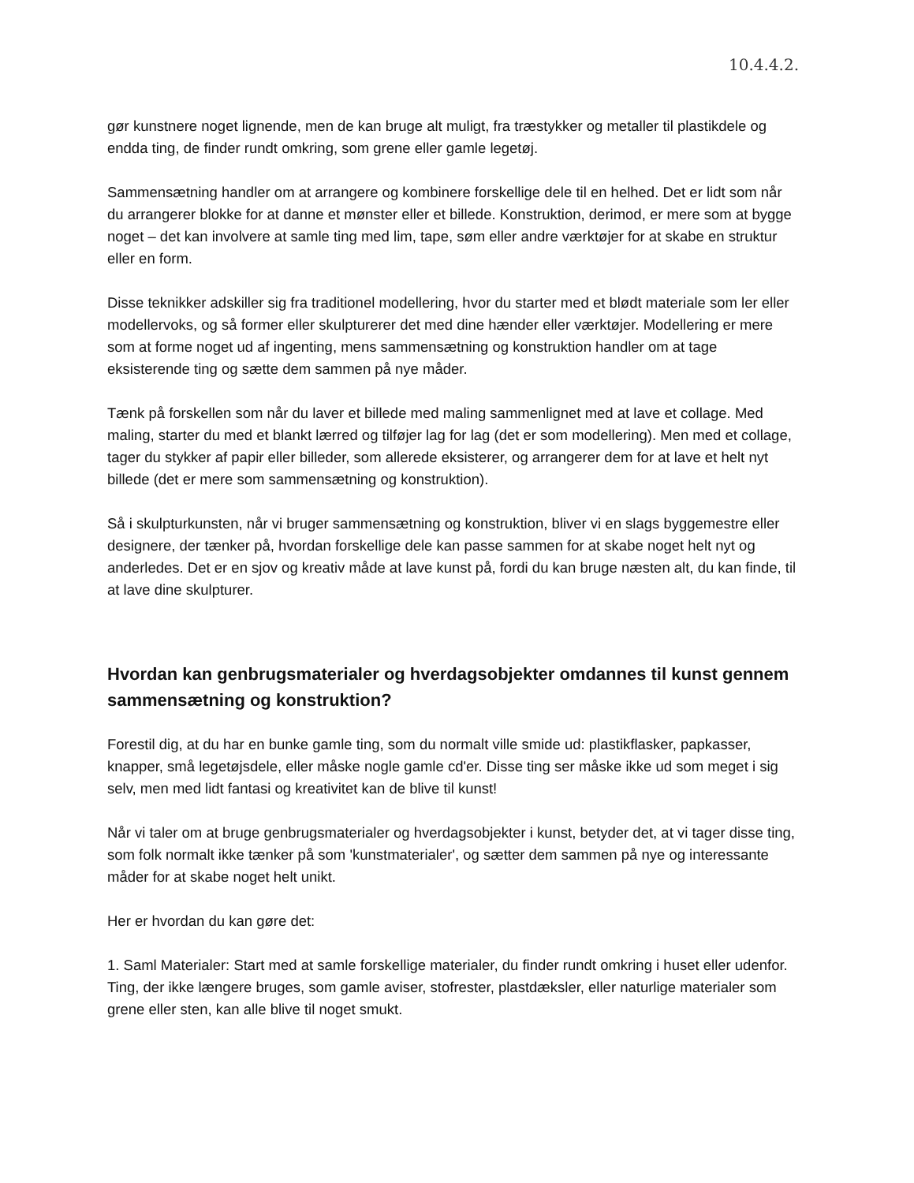10.4.4.2.
gør kunstnere noget lignende, men de kan bruge alt muligt, fra træstykker og metaller til plastikdele og endda ting, de finder rundt omkring, som grene eller gamle legetøj.
Sammensætning handler om at arrangere og kombinere forskellige dele til en helhed. Det er lidt som når du arrangerer blokke for at danne et mønster eller et billede. Konstruktion, derimod, er mere som at bygge noget – det kan involvere at samle ting med lim, tape, søm eller andre værktøjer for at skabe en struktur eller en form.
Disse teknikker adskiller sig fra traditionel modellering, hvor du starter med et blødt materiale som ler eller modellervoks, og så former eller skulpturerer det med dine hænder eller værktøjer. Modellering er mere som at forme noget ud af ingenting, mens sammensætning og konstruktion handler om at tage eksisterende ting og sætte dem sammen på nye måder.
Tænk på forskellen som når du laver et billede med maling sammenlignet med at lave et collage. Med maling, starter du med et blankt lærred og tilføjer lag for lag (det er som modellering). Men med et collage, tager du stykker af papir eller billeder, som allerede eksisterer, og arrangerer dem for at lave et helt nyt billede (det er mere som sammensætning og konstruktion).
Så i skulpturkunsten, når vi bruger sammensætning og konstruktion, bliver vi en slags byggemestre eller designere, der tænker på, hvordan forskellige dele kan passe sammen for at skabe noget helt nyt og anderledes. Det er en sjov og kreativ måde at lave kunst på, fordi du kan bruge næsten alt, du kan finde, til at lave dine skulpturer.
Hvordan kan genbrugsmaterialer og hverdagsobjekter omdannes til kunst gennem sammensætning og konstruktion?
Forestil dig, at du har en bunke gamle ting, som du normalt ville smide ud: plastikflasker, papkasser, knapper, små legetøjsdele, eller måske nogle gamle cd'er. Disse ting ser måske ikke ud som meget i sig selv, men med lidt fantasi og kreativitet kan de blive til kunst!
Når vi taler om at bruge genbrugsmaterialer og hverdagsobjekter i kunst, betyder det, at vi tager disse ting, som folk normalt ikke tænker på som 'kunstmaterialer', og sætter dem sammen på nye og interessante måder for at skabe noget helt unikt.
Her er hvordan du kan gøre det:
1. Saml Materialer: Start med at samle forskellige materialer, du finder rundt omkring i huset eller udenfor. Ting, der ikke længere bruges, som gamle aviser, stofrester, plastdæksler, eller naturlige materialer som grene eller sten, kan alle blive til noget smukt.